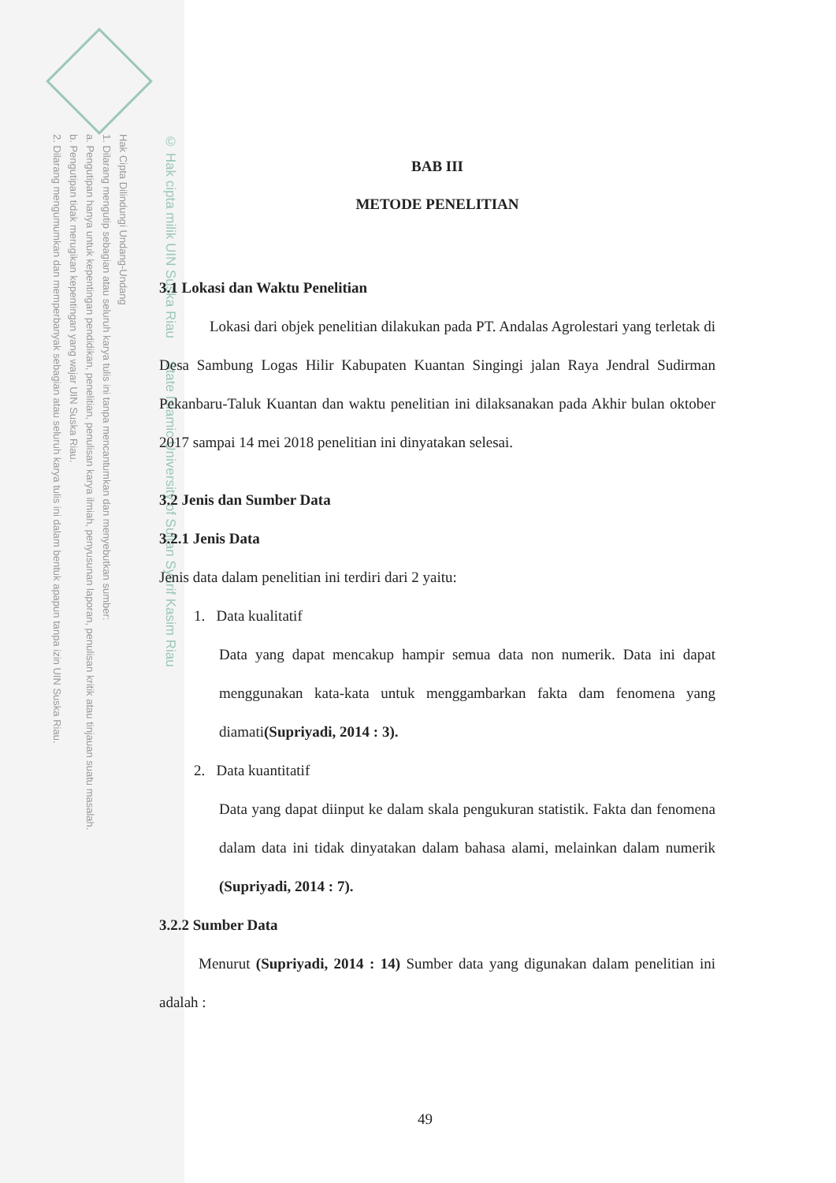Hak Cipta Dilindungi Undang-Undang
1. Dilarang mengutip sebagian atau seluruh karya tulis ini tanpa mencantumkan dan menyebutkan sumber:
a. Pengutipan hanya untuk kepentingan pendidikan, penelitian, penulisan karya ilmiah, penyusunan laporan, penulisan kritik atau tinjauan suatu masalah.
b. Pengutipan tidak merugikan kepentingan yang wajar UIN Suska Riau.
2. Dilarang mengumumkan dan memperbanyak sebagian atau seluruh karya tulis ini dalam bentuk apapun tanpa izin UIN Suska Riau.
© Hak cipta milik UIN Suska Riau State Islamic University of Sultan Syarif Kasim Riau
BAB III
METODE PENELITIAN
3.1 Lokasi dan Waktu Penelitian
Lokasi dari objek penelitian dilakukan pada PT. Andalas Agrolestari yang terletak di Desa Sambung Logas Hilir Kabupaten Kuantan Singingi jalan Raya Jendral Sudirman Pekanbaru-Taluk Kuantan dan waktu penelitian ini dilaksanakan pada Akhir bulan oktober 2017 sampai 14 mei 2018 penelitian ini dinyatakan selesai.
3.2 Jenis dan Sumber Data
3.2.1 Jenis Data
Jenis data dalam penelitian ini terdiri dari 2 yaitu:
1. Data kualitatif
Data yang dapat mencakup hampir semua data non numerik. Data ini dapat menggunakan kata-kata untuk menggambarkan fakta dam fenomena yang diamati(Supriyadi, 2014 : 3).
2. Data kuantitatif
Data yang dapat diinput ke dalam skala pengukuran statistik. Fakta dan fenomena dalam data ini tidak dinyatakan dalam bahasa alami, melainkan dalam numerik (Supriyadi, 2014 : 7).
3.2.2 Sumber Data
Menurut (Supriyadi, 2014 : 14) Sumber data yang digunakan dalam penelitian ini adalah :
49